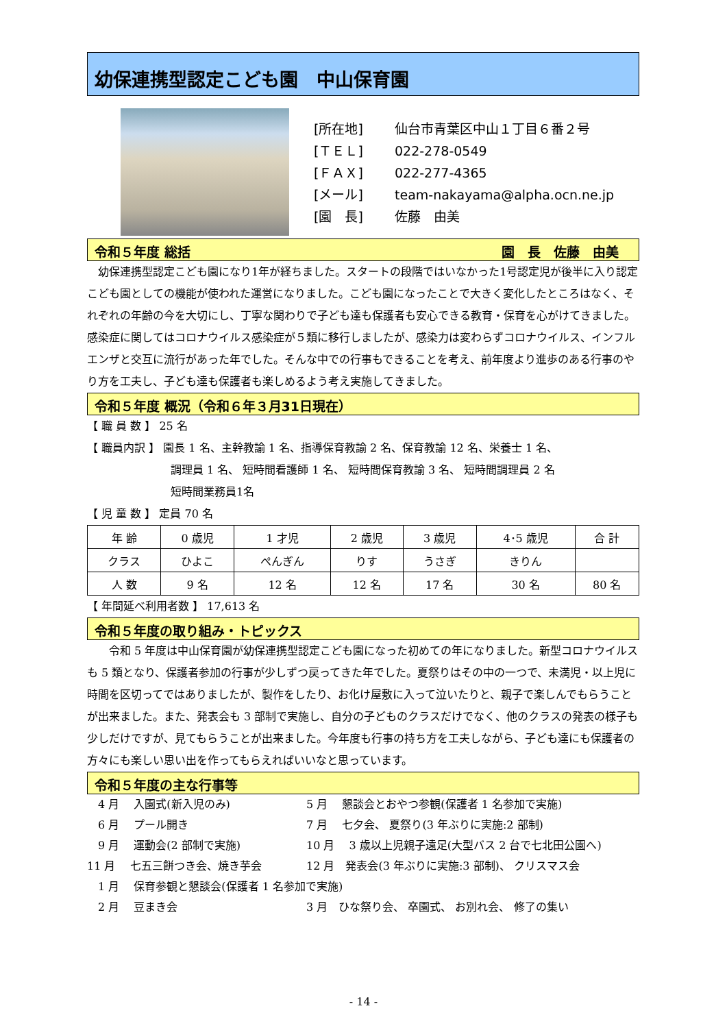幼保連携型認定こども園　中山保育園
[所在地] 仙台市青葉区中山１丁目６番２号
[ＴＥＬ] 022-278-0549
[ＦＡＸ] 022-277-4365
[メール] team-nakayama@alpha.ocn.ne.jp
[園　長] 佐藤　由美
令和５年度 総括 園　長　佐藤　由美　
　幼保連携型認定こども園になり1年が経ちました。スタートの段階ではいなかった1号認定児が後半に入り認定こども園としての機能が使われた運営になりました。こども園になったことで大きく変化したところはなく、それぞれの年齢の今を大切にし、丁寧な関わりで子ども達も保護者も安心できる教育・保育を心がけてきました。感染症に関してはコロナウイルス感染症が５類に移行しましたが、感染力は変わらずコロナウイルス、インフルエンザと交互に流行があった年でした。そんな中での行事もできることを考え、前年度より進歩のある行事のやり方を工夫し、子ども達も保護者も楽しめるよう考え実施してきました。
令和５年度 概況（令和６年３月31日現在）
【 職 員 数 】 25 名
【 職員内訳 】 園長 1 名、主幹教諭 1 名、指導保育教諭 2 名、保育教諭 12 名、栄養士 1 名、
調理員 1 名、 短時間看護師 1 名、 短時間保育教諭 3 名、 短時間調理員 2 名
短時間業務員1名
【 児 童 数 】 定員 70 名
| 年 齢 | 0 歳児 | 1 才児 | 2 歳児 | 3 歳児 | 4･5 歳児 | 合 計 |
| クラス | ひよこ | ぺんぎん | りす | うさぎ | きりん | |
| 人 数 | 9 名 | 12 名 | 12 名 | 17 名 | 30 名 | 80 名 |
【 年間延べ利用者数 】 17,613 名
令和５年度の取り組み・トピックス
　　令和 5 年度は中山保育園が幼保連携型認定こども園になった初めての年になりました。新型コロナウイルスも 5 類となり、保護者参加の行事が少しずつ戻ってきた年でした。夏祭りはその中の一つで、未満児・以上児に時間を区切ってではありましたが、製作をしたり、お化け屋敷に入って泣いたりと、親子で楽しんでもらうことが出来ました。また、発表会も 3 部制で実施し、自分の子どものクラスだけでなく、他のクラスの発表の様子も少しだけですが、見てもらうことが出来ました。今年度も行事の持ち方を工夫しながら、子ども達にも保護者の方々にも楽しい思い出を作ってもらえればいいなと思っています。
令和５年度の主な行事等
　4 月　 入園式(新入児のみ)
5 月　 懇談会とおやつ参観(保護者 1 名参加で実施)
　6 月　 プール開き
7 月　 七夕会、 夏祭り(3 年ぶりに実施:2 部制)
　9 月　 運動会(2 部制で実施)
10 月　 3 歳以上児親子遠足(大型バス 2 台で七北田公園へ)
11 月　 七五三餅つき会、焼き芋会
12 月　発表会(3 年ぶりに実施:3 部制)、 クリスマス会
　1 月　 保育参観と懇談会(保護者 1 名参加で実施)
　2 月　 豆まき会
3 月　ひな祭り会、 卒園式、 お別れ会、 修了の集い
- 14 -